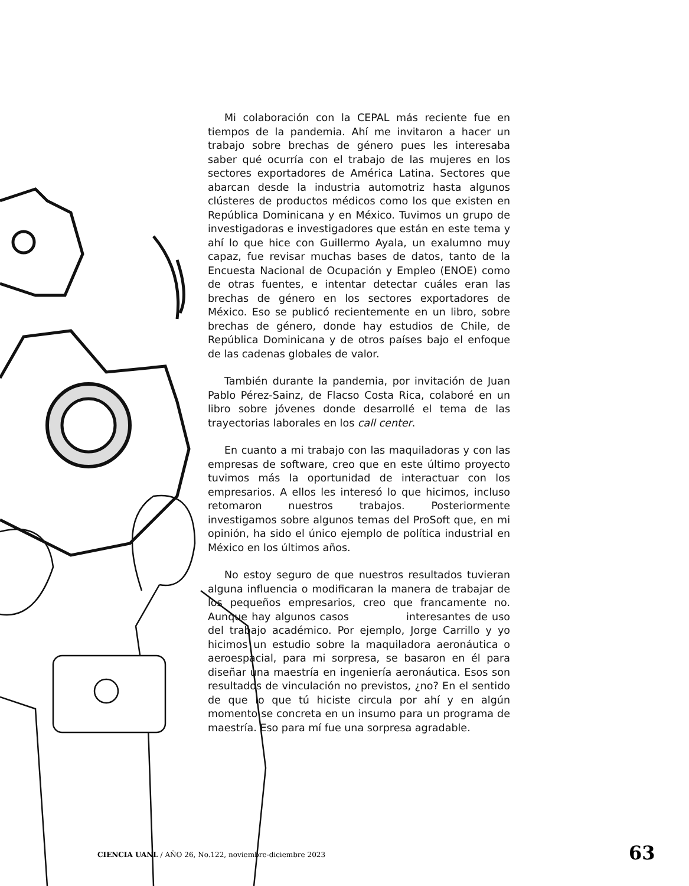Mi colaboración con la CEPAL más reciente fue en tiempos de la pandemia. Ahí me invitaron a hacer un trabajo sobre brechas de género pues les interesaba saber qué ocurría con el trabajo de las mujeres en los sectores exportadores de América Latina. Sectores que abarcan desde la industria automotriz hasta algunos clústeres de productos médicos como los que existen en República Dominicana y en México. Tuvimos un grupo de investigadoras e investigadores que están en este tema y ahí lo que hice con Guillermo Ayala, un exalumno muy capaz, fue revisar muchas bases de datos, tanto de la Encuesta Nacional de Ocupación y Empleo (ENOE) como de otras fuentes, e intentar detectar cuáles eran las brechas de género en los sectores exportadores de México. Eso se publicó recientemente en un libro, sobre brechas de género, donde hay estudios de Chile, de República Dominicana y de otros países bajo el enfoque de las cadenas globales de valor.
También durante la pandemia, por invitación de Juan Pablo Pérez-Sainz, de Flacso Costa Rica, colaboré en un libro sobre jóvenes donde desarrollé el tema de las trayectorias laborales en los call center.
En cuanto a mi trabajo con las maquiladoras y con las empresas de software, creo que en este último proyecto tuvimos más la oportunidad de interactuar con los empresarios. A ellos les interesó lo que hicimos, incluso retomaron nuestros trabajos. Posteriormente investigamos sobre algunos temas del ProSoft que, en mi opinión, ha sido el único ejemplo de política industrial en México en los últimos años.
No estoy seguro de que nuestros resultados tuvieran alguna influencia o modificaran la manera de trabajar de los pequeños empresarios, creo que francamente no. Aunque hay algunos casos interesantes de uso del trabajo académico. Por ejemplo, Jorge Carrillo y yo hicimos un estudio sobre la maquiladora aeronáutica o aeroespacial, para mi sorpresa, se basaron en él para diseñar una maestría en ingeniería aeronáutica. Esos son resultados de vinculación no previstos, ¿no? En el sentido de que lo que tú hiciste circula por ahí y en algún momento se concreta en un insumo para un programa de maestría. Eso para mí fue una sorpresa agradable.
CIENCIA UANL / AÑO 26, No.122, noviembre-diciembre 2023
63